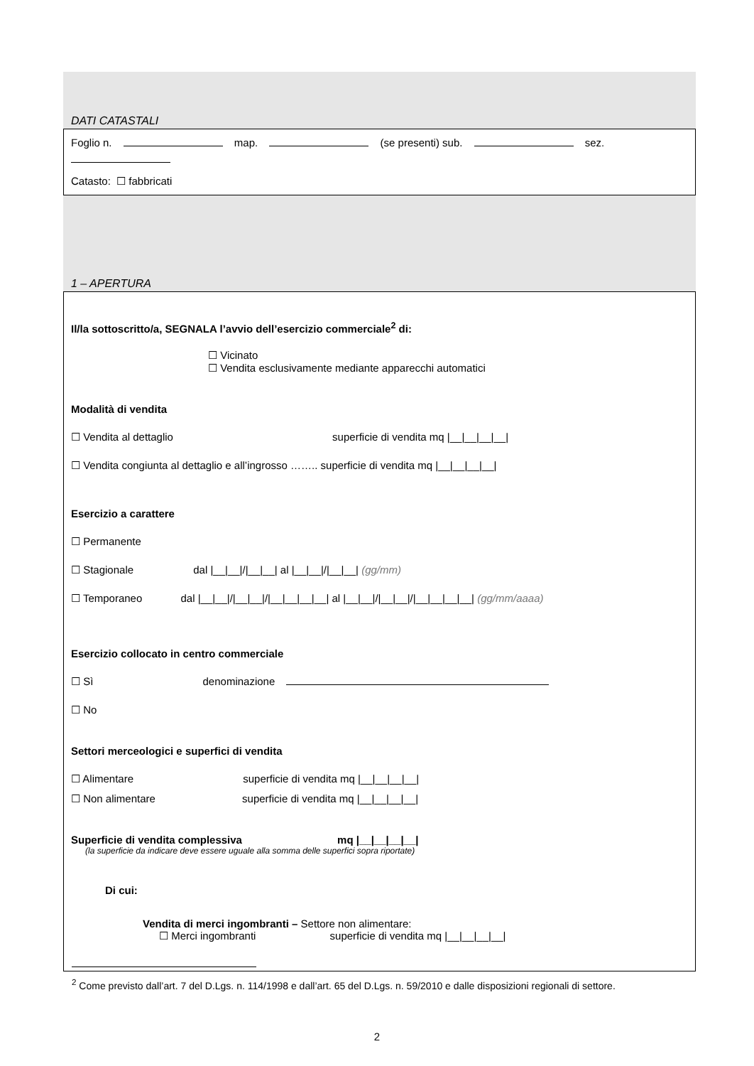DATI CATASTALI
Foglio n. map. (se presenti) sub. sez.
Catasto: ☐ fabbricati
1 – APERTURA
Il/la sottoscritto/a, SEGNALA l’avvio dell’esercizio commerciale<sup>2</sup> di:
☐ Vicinato
☐ Vendita esclusivamente mediante apparecchi automatici
Modalità di vendita
☐ Vendita al dettaglio superficie di vendita mq |__|__|__|__|
☐ Vendita congiunta al dettaglio e all’ingrosso …….. superficie di vendita mq |__|__|__|__|
Esercizio a carattere
☐ Permanente
☐ Stagionale dal |__|__|/|__|__| al |__|__|/|__|__| (gg/mm)
☐ Temporaneo dal |__|__|/|__|__|/|__|__|__|__| al |__|__|/|__|__|/|__|__|__|__| (gg/mm/aaaa)
Esercizio collocato in centro commerciale
☐ Sì denominazione
☐ No
Settori merceologici e superfici di vendita
☐ Alimentare superficie di vendita mq |__|__|__|__|
☐ Non alimentare superficie di vendita mq |__|__|__|__|
Superficie di vendita complessiva mq |__|__|__|__|
(la superficie da indicare deve essere uguale alla somma delle superfici sopra riportate)
Di cui:
Vendita di merci ingombranti – Settore non alimentare:
☐ Merci ingombranti superficie di vendita mq |__|__|__|__|
<sup>2</sup> Come previsto dall’art. 7 del D.Lgs. n. 114/1998 e dall’art. 65 del D.Lgs. n. 59/2010 e dalle disposizioni regionali di settore.
2